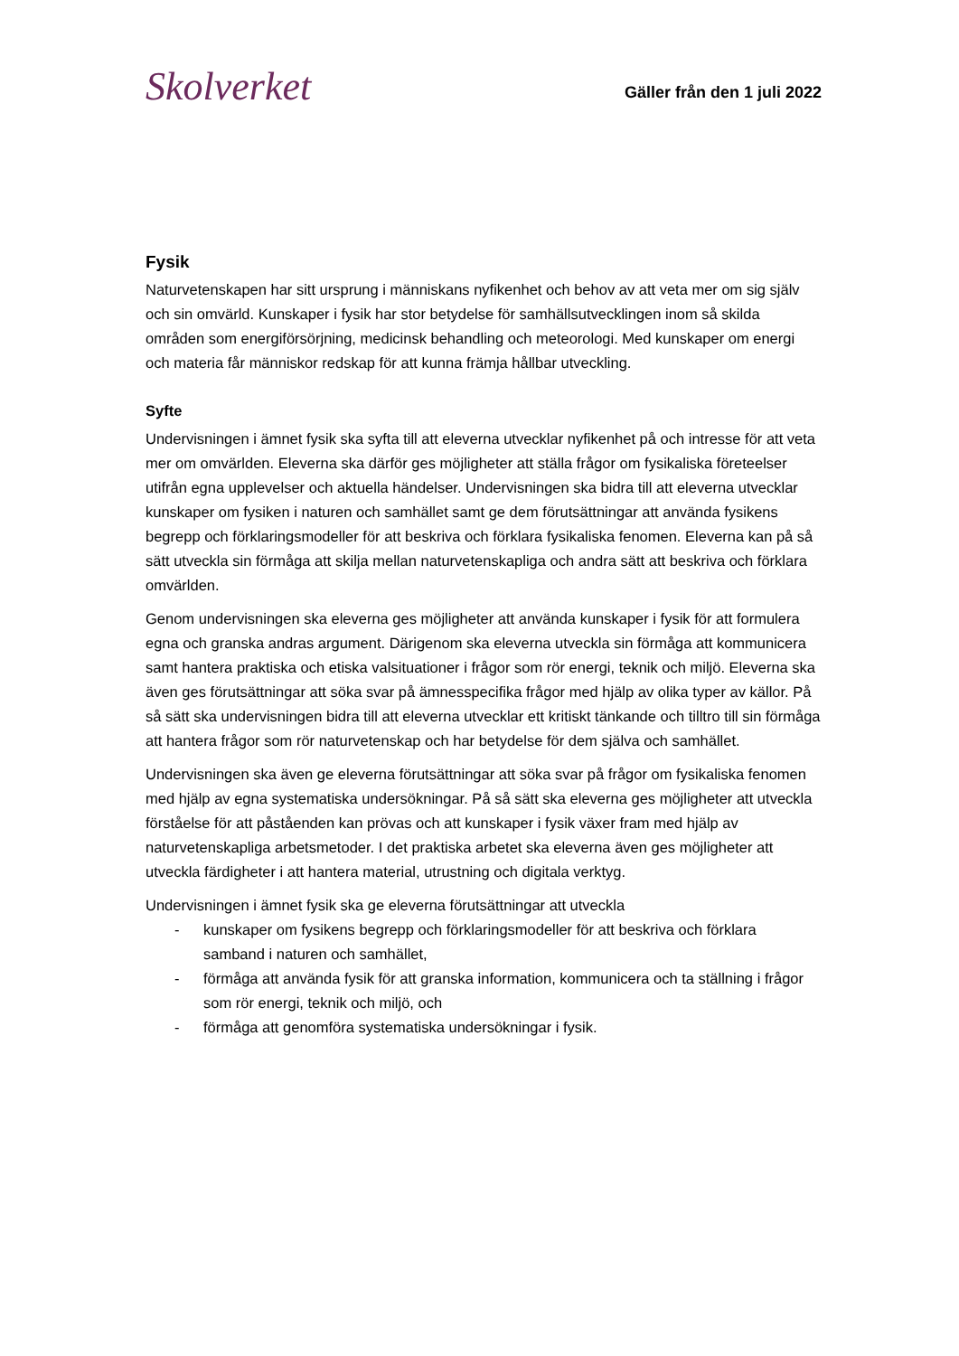Skolverket
Gäller från den 1 juli 2022
Fysik
Naturvetenskapen har sitt ursprung i människans nyfikenhet och behov av att veta mer om sig själv och sin omvärld. Kunskaper i fysik har stor betydelse för samhällsutvecklingen inom så skilda områden som energiförsörjning, medicinsk behandling och meteorologi. Med kunskaper om energi och materia får människor redskap för att kunna främja hållbar utveckling.
Syfte
Undervisningen i ämnet fysik ska syfta till att eleverna utvecklar nyfikenhet på och intresse för att veta mer om omvärlden. Eleverna ska därför ges möjligheter att ställa frågor om fysikaliska företeelser utifrån egna upplevelser och aktuella händelser. Undervisningen ska bidra till att eleverna utvecklar kunskaper om fysiken i naturen och samhället samt ge dem förutsättningar att använda fysikens begrepp och förklaringsmodeller för att beskriva och förklara fysikaliska fenomen. Eleverna kan på så sätt utveckla sin förmåga att skilja mellan naturvetenskapliga och andra sätt att beskriva och förklara omvärlden.
Genom undervisningen ska eleverna ges möjligheter att använda kunskaper i fysik för att formulera egna och granska andras argument. Därigenom ska eleverna utveckla sin förmåga att kommunicera samt hantera praktiska och etiska valsituationer i frågor som rör energi, teknik och miljö. Eleverna ska även ges förutsättningar att söka svar på ämnesspecifika frågor med hjälp av olika typer av källor. På så sätt ska undervisningen bidra till att eleverna utvecklar ett kritiskt tänkande och tilltro till sin förmåga att hantera frågor som rör naturvetenskap och har betydelse för dem själva och samhället.
Undervisningen ska även ge eleverna förutsättningar att söka svar på frågor om fysikaliska fenomen med hjälp av egna systematiska undersökningar. På så sätt ska eleverna ges möjligheter att utveckla förståelse för att påståenden kan prövas och att kunskaper i fysik växer fram med hjälp av naturvetenskapliga arbetsmetoder. I det praktiska arbetet ska eleverna även ges möjligheter att utveckla färdigheter i att hantera material, utrustning och digitala verktyg.
Undervisningen i ämnet fysik ska ge eleverna förutsättningar att utveckla
- kunskaper om fysikens begrepp och förklaringsmodeller för att beskriva och förklara samband i naturen och samhället,
- förmåga att använda fysik för att granska information, kommunicera och ta ställning i frågor som rör energi, teknik och miljö, och
- förmåga att genomföra systematiska undersökningar i fysik.